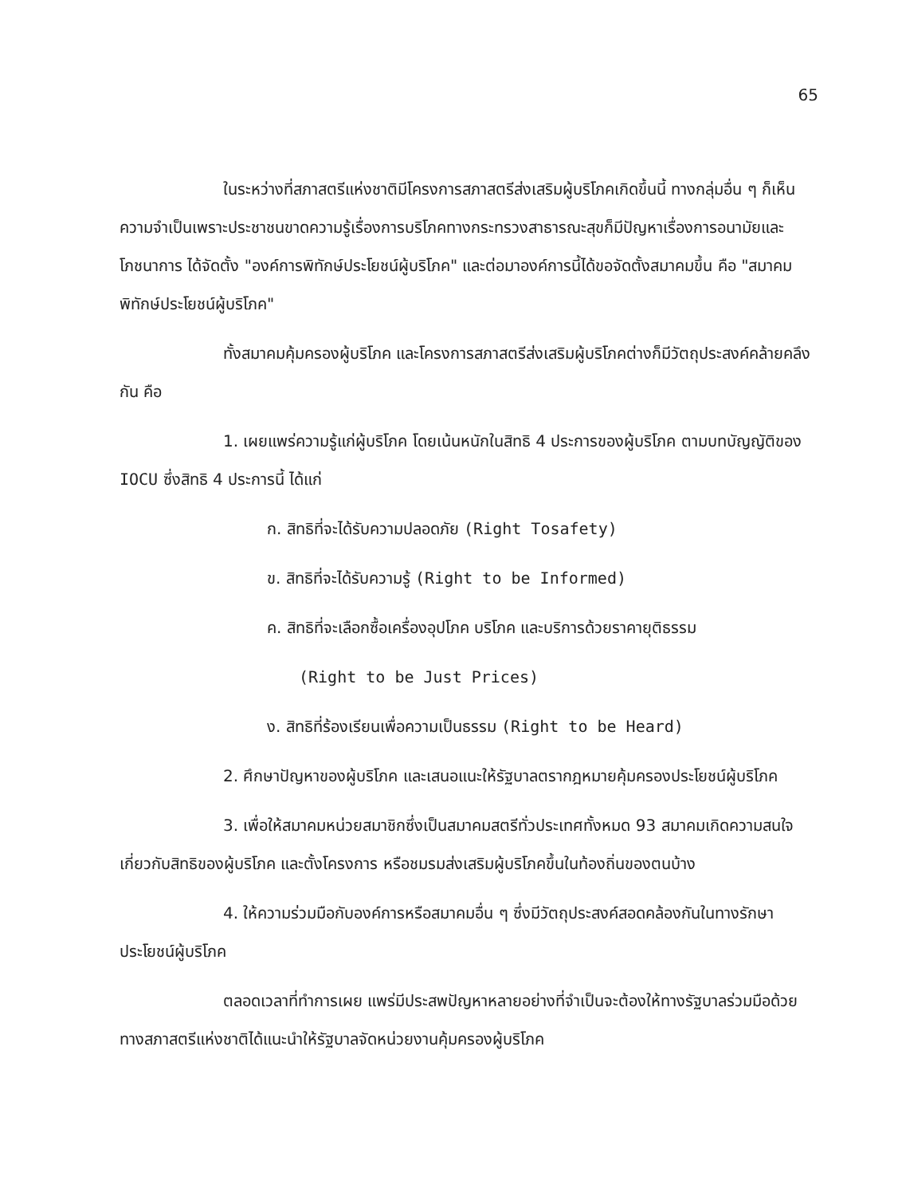65
ในระหว่างที่สภาสตรีแห่งชาติมีโครงการสภาสตรีส่งเสริมผู้บริโภคเกิดขึ้นนี้ ทางกลุ่มอื่น ๆ ก็เห็นความจำเป็นเพราะประชาชนขาดความรู้เรื่องการบริโภคทางกระทรวงสาธารณะสุขก็มีปัญหาเรื่องการอนามัยและโภชนาการ ได้จัดตั้ง "องค์การพิทักษ์ประโยชน์ผู้บริโภค" และต่อมาองค์การนี้ได้ขอจัดตั้งสมาคมขึ้น คือ "สมาคมพิทักษ์ประโยชน์ผู้บริโภค"
ทั้งสมาคมคุ้มครองผู้บริโภค และโครงการสภาสตรีส่งเสริมผู้บริโภคต่างก็มีวัตถุประสงค์คล้ายคลึงกัน คือ
1. เผยแพร่ความรู้แก่ผู้บริโภค โดยเน้นหนักในสิทธิ 4 ประการของผู้บริโภค ตามบทบัญญัติของ IOCU ซึ่งสิทธิ 4 ประการนี้ ได้แก่
ก. สิทธิที่จะได้รับความปลอดภัย (Right Tosafety)
ข. สิทธิที่จะได้รับความรู้ (Right to be Informed)
ค. สิทธิที่จะเลือกซื้อเครื่องอุปโภค บริโภค และบริการด้วยราคายุติธรรม
(Right to be Just Prices)
ง. สิทธิที่ร้องเรียนเพื่อความเป็นธรรม (Right to be Heard)
2. ศึกษาปัญหาของผู้บริโภค และเสนอแนะให้รัฐบาลตรากฎหมายคุ้มครองประโยชน์ผู้บริโภค
3. เพื่อให้สมาคมหน่วยสมาชิกซึ่งเป็นสมาคมสตรีทั่วประเทศทั้งหมด 93 สมาคมเกิดความสนใจเกี่ยวกับสิทธิของผู้บริโภค และตั้งโครงการ หรือชมรมส่งเสริมผู้บริโภคขึ้นในท้องถิ่นของตนบ้าง
4. ให้ความร่วมมือกับองค์การหรือสมาคมอื่น ๆ ซึ่งมีวัตถุประสงค์สอดคล้องกันในทางรักษาประโยชน์ผู้บริโภค
ตลอดเวลาที่ทำการเผย แพร่มีประสพปัญหาหลายอย่างที่จำเป็นจะต้องให้ทางรัฐบาลร่วมมือด้วย ทางสภาสตรีแห่งชาติได้แนะนำให้รัฐบาลจัดหน่วยงานคุ้มครองผู้บริโภค